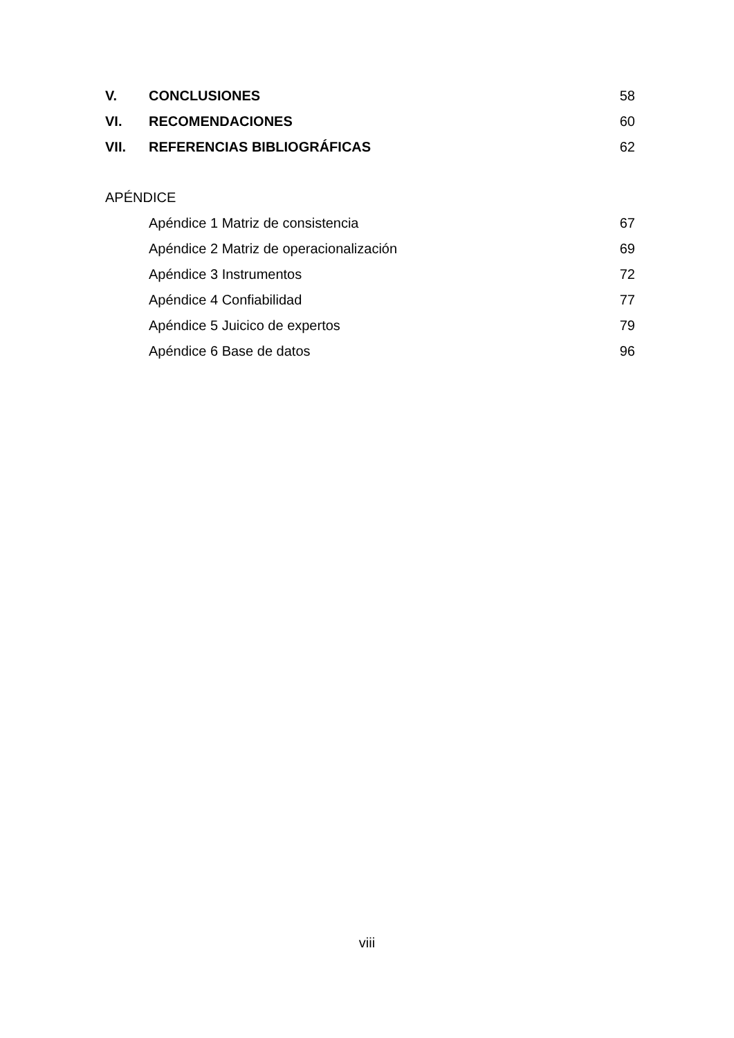V. CONCLUSIONES 58
VI. RECOMENDACIONES 60
VII. REFERENCIAS BIBLIOGRÁFICAS 62
APÉNDICE
Apéndice 1 Matriz de consistencia 67
Apéndice 2 Matriz de operacionalización 69
Apéndice 3 Instrumentos 72
Apéndice 4 Confiabilidad 77
Apéndice 5 Juicico de expertos 79
Apéndice 6 Base de datos 96
viii